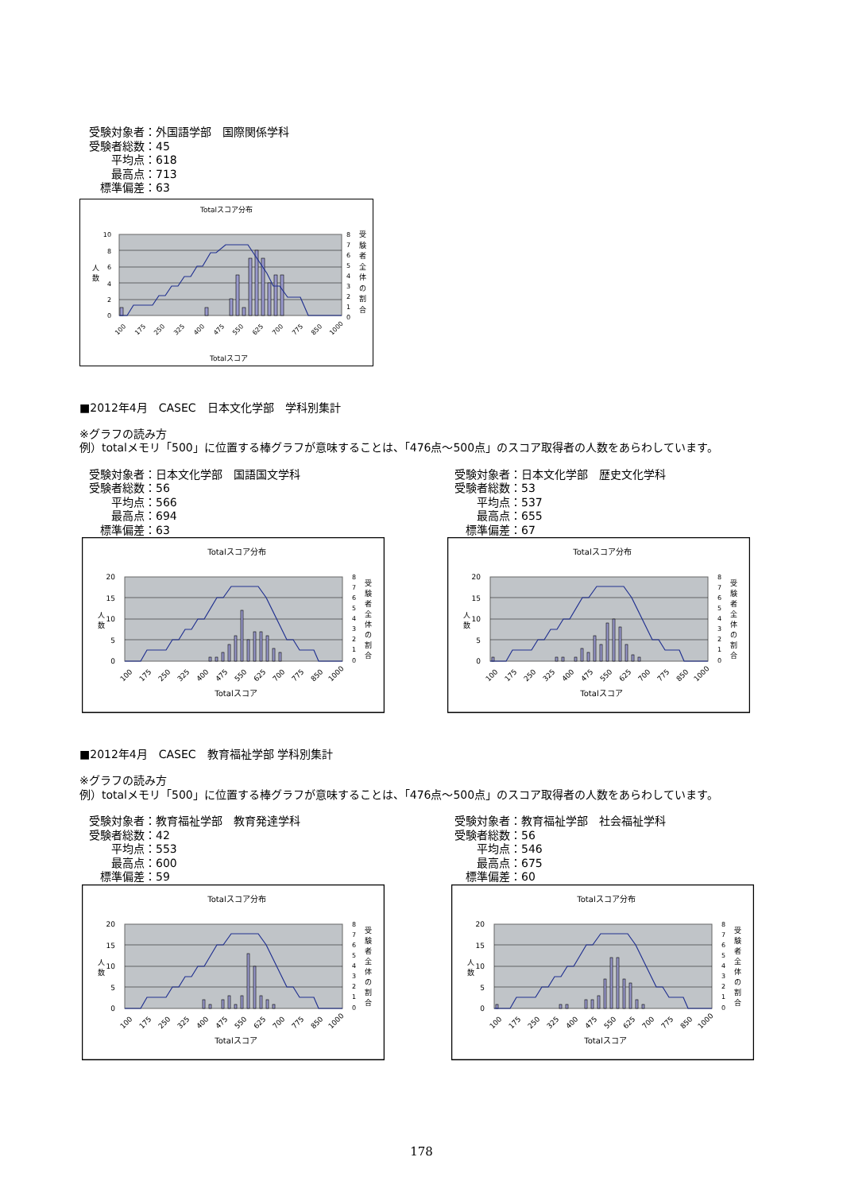受験対象者：外国語学部　国際関係学科
受験者総数：45
　　平均点：618
　　最高点：713
　標準偏差：63
Totalスコア分布
10
8
6
4
2
0
人
数
8
7
6
5
4
3
2
1
0
受
験
者
全
体
の
割
合
100
175
250
325
400
475
550
625
700
775
850
1000
Totalスコア
■2012年4月　CASEC　日本文化学部　学科別集計
※グラフの読み方
例）totalメモリ「500」に位置する棒グラフが意味することは、「476点～500点」のスコア取得者の人数をあらわしています。
受験対象者：日本文化学部　国語国文学科
受験者総数：56
　　平均点：566
　　最高点：694
　標準偏差：63
Totalスコア分布
20
15
10
5
0
人
数
8
7
6
5
4
3
2
1
0
受
験
者
全
体
の
割
合
100
175
250
325
400
475
550
625
700
775
850
1000
Totalスコア
受験対象者：日本文化学部　歴史文化学科
受験者総数：53
　　平均点：537
　　最高点：655
　標準偏差：67
Totalスコア分布
20
15
10
5
0
人
数
8
7
6
5
4
3
2
1
0
受
験
者
全
体
の
割
合
100
175
250
325
400
475
550
625
700
775
850
1000
Totalスコア
■2012年4月　CASEC　教育福祉学部 学科別集計
※グラフの読み方
例）totalメモリ「500」に位置する棒グラフが意味することは、「476点～500点」のスコア取得者の人数をあらわしています。
受験対象者：教育福祉学部　教育発達学科
受験者総数：42
　　平均点：553
　　最高点：600
　標準偏差：59
Totalスコア分布
20
15
10
5
0
人
数
8
7
6
5
4
3
2
1
0
受
験
者
全
体
の
割
合
100
175
250
325
400
475
550
625
700
775
850
1000
Totalスコア
受験対象者：教育福祉学部　社会福祉学科
受験者総数：56
　　平均点：546
　　最高点：675
　標準偏差：60
Totalスコア分布
20
15
10
5
0
人
数
8
7
6
5
4
3
2
1
0
受
験
者
全
体
の
割
合
100
175
250
325
400
475
550
625
700
775
850
1000
Totalスコア
178